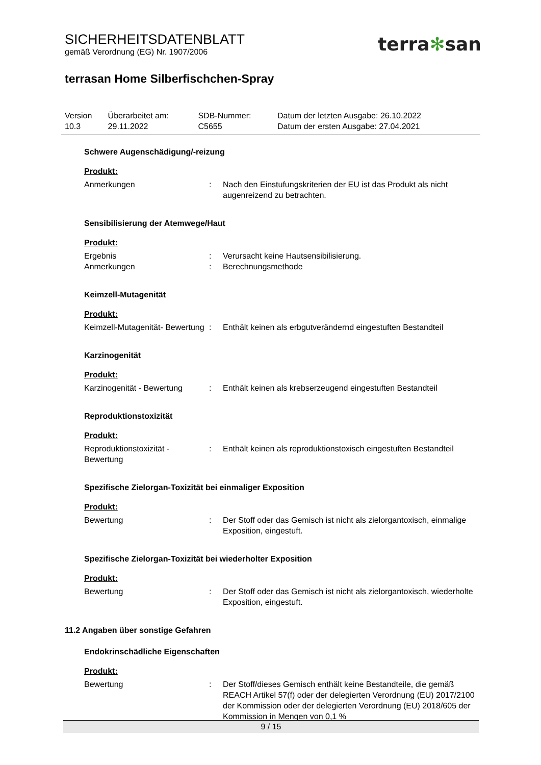SICHERHEITSDATENBLATT
gemäß Verordnung (EG) Nr. 1907/2006
terra✻san
terrasan Home Silberfischchen-Spray
| Version 10.3 | Überarbeitet am: 29.11.2022 | SDB-Nummer: C5655 | Datum der letzten Ausgabe: 26.10.2022 Datum der ersten Ausgabe: 27.04.2021 |
Schwere Augenschädigung/-reizung
Produkt:
| Anmerkungen | : | Nach den Einstufungskriterien der EU ist das Produkt als nicht augenreizend zu betrachten. |
Sensibilisierung der Atemwege/Haut
Produkt:
| Ergebnis | : | Verursacht keine Hautsensibilisierung. |
| Anmerkungen | : | Berechnungsmethode |
Keimzell-Mutagenität
Produkt:
| Keimzell-Mutagenität- Bewertung | : | Enthält keinen als erbgutverändernd eingestuften Bestandteil |
Karzinogenität
Produkt:
| Karzinogenität - Bewertung | : | Enthält keinen als krebserzeugend eingestuften Bestandteil |
Reproduktionstoxizität
Produkt:
| Reproduktionstoxizität - Bewertung | : | Enthält keinen als reproduktionstoxisch eingestuften Bestandteil |
Spezifische Zielorgan-Toxizität bei einmaliger Exposition
Produkt:
| Bewertung | : | Der Stoff oder das Gemisch ist nicht als zielorgantoxisch, einmalige Exposition, eingestuft. |
Spezifische Zielorgan-Toxizität bei wiederholter Exposition
Produkt:
| Bewertung | : | Der Stoff oder das Gemisch ist nicht als zielorgantoxisch, wiederholte Exposition, eingestuft. |
11.2 Angaben über sonstige Gefahren
Endokrinschädliche Eigenschaften
Produkt:
| Bewertung | : | Der Stoff/dieses Gemisch enthält keine Bestandteile, die gemäß REACH Artikel 57(f) oder der delegierten Verordnung (EU) 2017/2100 der Kommission oder der delegierten Verordnung (EU) 2018/605 der Kommission in Mengen von 0,1 % |
9 / 15